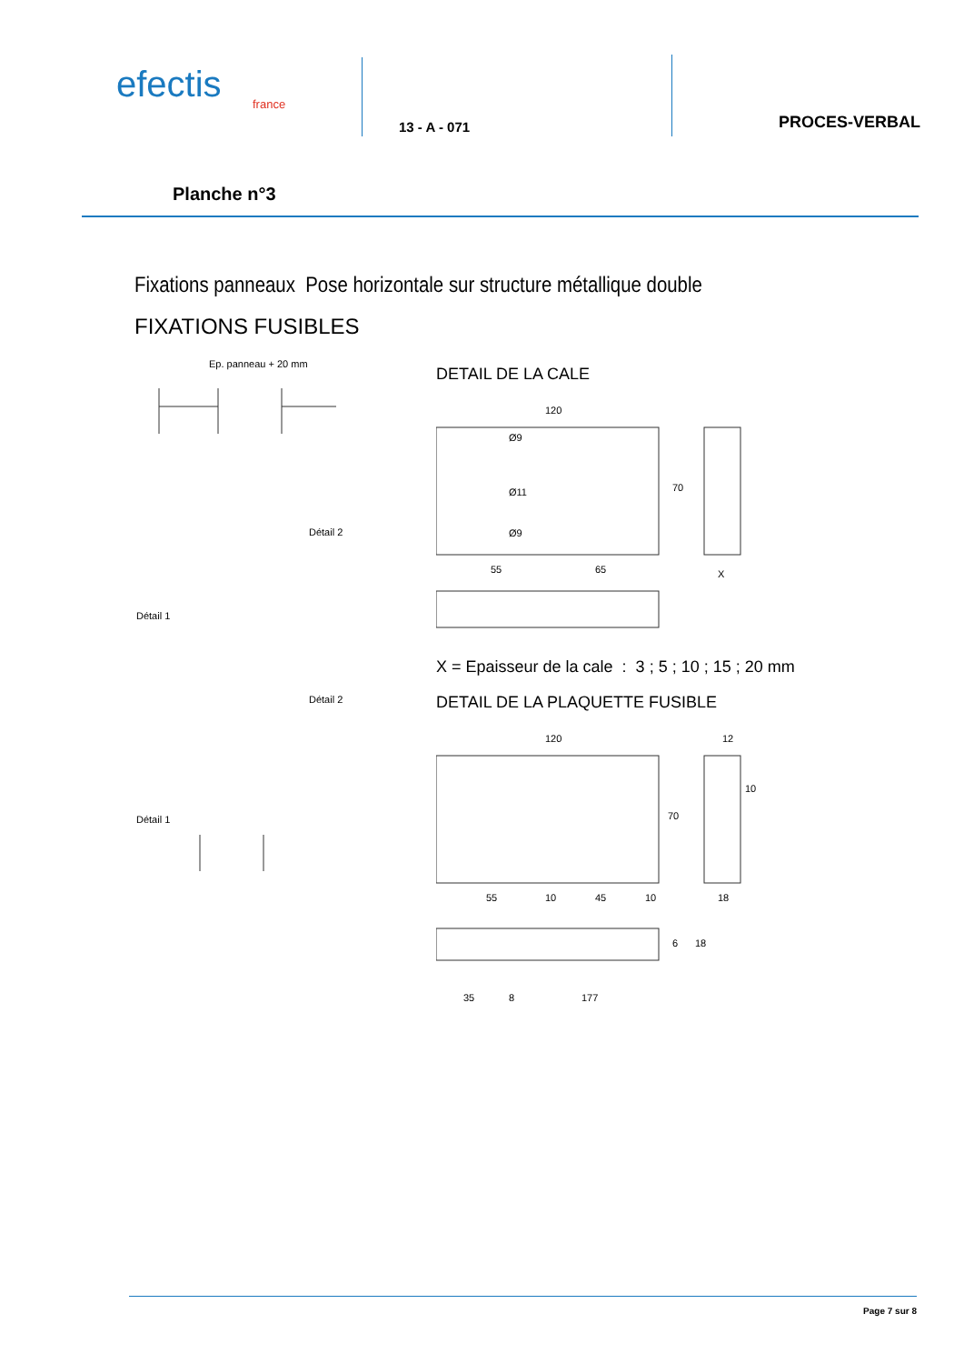efectis
france
13 - A - 071
PROCES-VERBAL
Planche n°3
Fixations panneaux Pose horizontale sur structure métallique double
FIXATIONS FUSIBLES
Ep. panneau + 20 mm
Détail 2
Détail 1
Détail 2
Détail 1
DETAIL DE LA CALE
120
55
65
Ø9
Ø11
Ø9
70
X
X = Epaisseur de la cale : 3 ; 5 ; 10 ; 15 ; 20 mm
DETAIL DE LA PLAQUETTE FUSIBLE
120
12
55
10
45
10
18
70
10
35
8
177
6
18
Page 7 sur 8